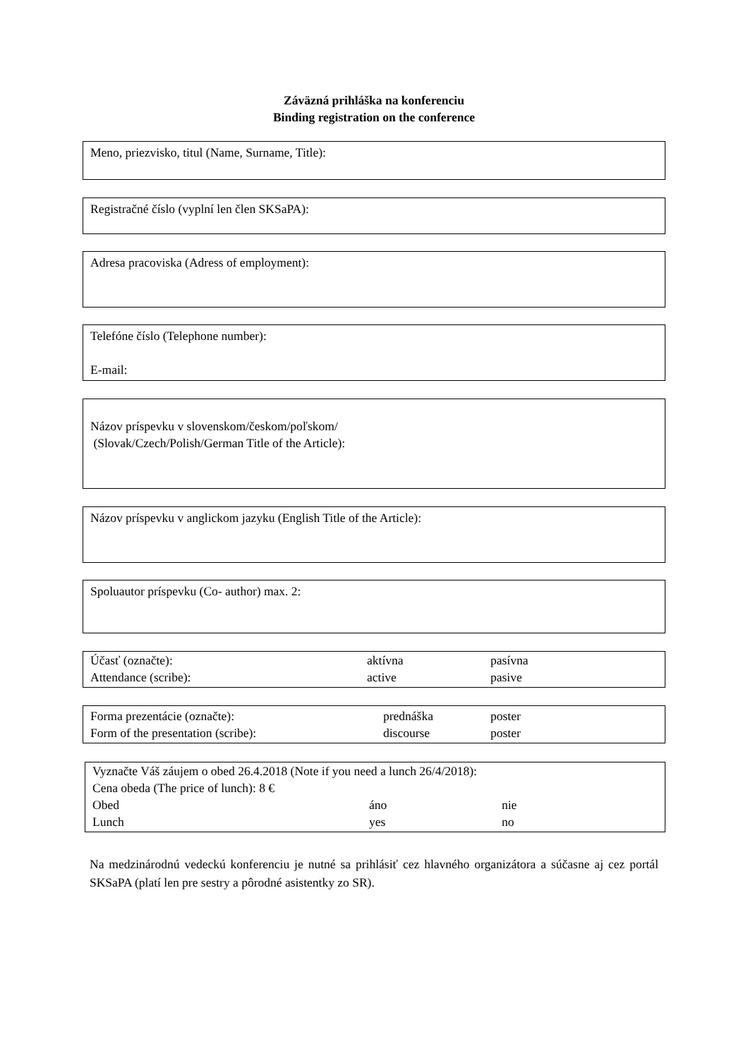Záväzná prihláška na konferenciu
Binding registration on the conference
Meno, priezvisko, titul (Name, Surname, Title):
Registračné číslo (vyplní len člen SKSaPA):
Adresa pracoviska (Adress of employment):
Telefóne číslo (Telephone number):
E-mail:
Názov príspevku v slovenskom/českom/poľskom/
(Slovak/Czech/Polish/German Title of the Article):
Názov príspevku v anglickom jazyku (English Title of the Article):
Spoluautor príspevku (Co- author) max. 2:
Účasť (označte): aktívna pasívna
Attendance (scribe): active pasive
Forma prezentácie (označte): prednáška poster
Form of the presentation (scribe): discourse poster
Vyznačte Váš záujem o obed 26.4.2018 (Note if you need a lunch 26/4/2018):
Cena obeda (The price of lunch): 8 €
Obed áno nie
Lunch yes no
Na medzinárodnú vedeckú konferenciu je nutné sa prihlásiť cez hlavného organizátora a súčasne aj cez portál SKSaPA (platí len pre sestry a pôrodné asistentky zo SR).